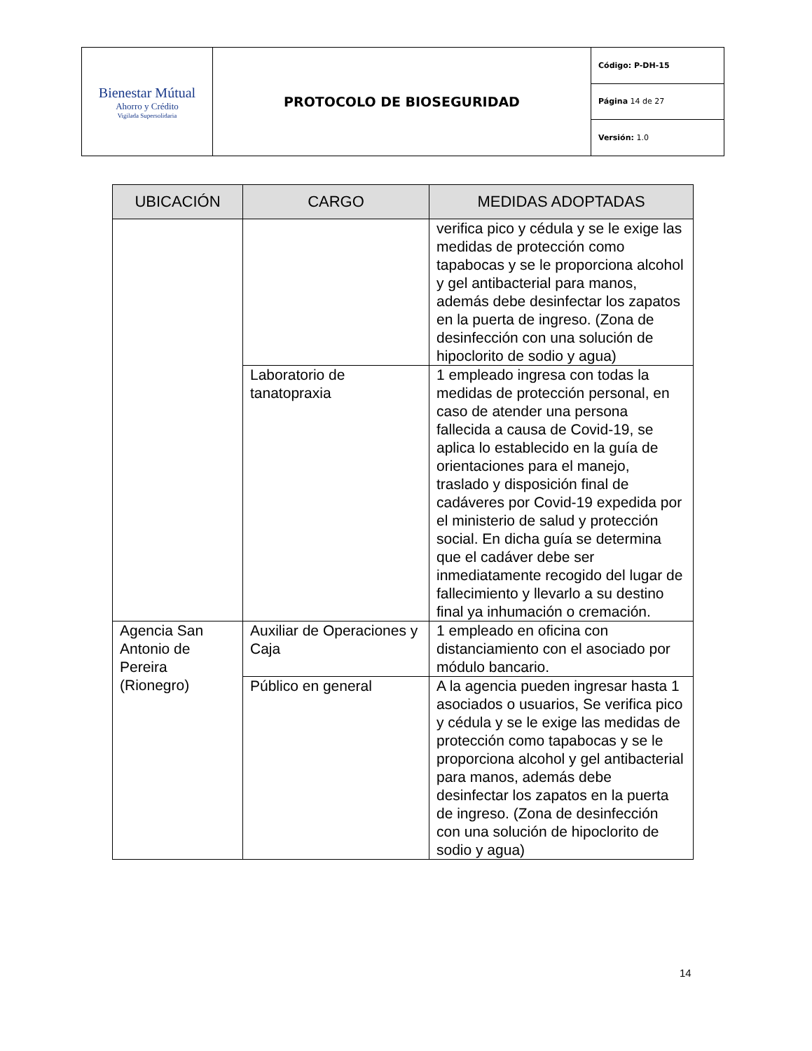| Bienestar Mútual Ahorro y Crédito Vigilada Supersolidaria | PROTOCOLO DE BIOSEGURIDAD | Código: P-DH-15 |
| | | Página 14 de 27 |
| | | Versión: 1.0 |
| UBICACIÓN | CARGO | MEDIDAS ADOPTADAS |
| --- | --- | --- |
| | | verifica pico y cédula y se le exige las medidas de protección como tapabocas y se le proporciona alcohol y gel antibacterial para manos, además debe desinfectar los zapatos en la puerta de ingreso. (Zona de desinfección con una solución de hipoclorito de sodio y agua) |
| | Laboratorio de tanatopraxia | 1 empleado ingresa con todas la medidas de protección personal, en caso de atender una persona fallecida a causa de Covid-19, se aplica lo establecido en la guía de orientaciones para el manejo, traslado y disposición final de cadáveres por Covid-19 expedida por el ministerio de salud y protección social. En dicha guía se determina que el cadáver debe ser inmediatamente recogido del lugar de fallecimiento y llevarlo a su destino final ya inhumación o cremación. |
| Agencia San Antonio de Pereira (Rionegro) | Auxiliar de Operaciones y Caja | 1 empleado en oficina con distanciamiento con el asociado por módulo bancario. |
| | Público en general | A la agencia pueden ingresar hasta 1 asociados o usuarios, Se verifica pico y cédula y se le exige las medidas de protección como tapabocas y se le proporciona alcohol y gel antibacterial para manos, además debe desinfectar los zapatos en la puerta de ingreso. (Zona de desinfección con una solución de hipoclorito de sodio y agua) |
14